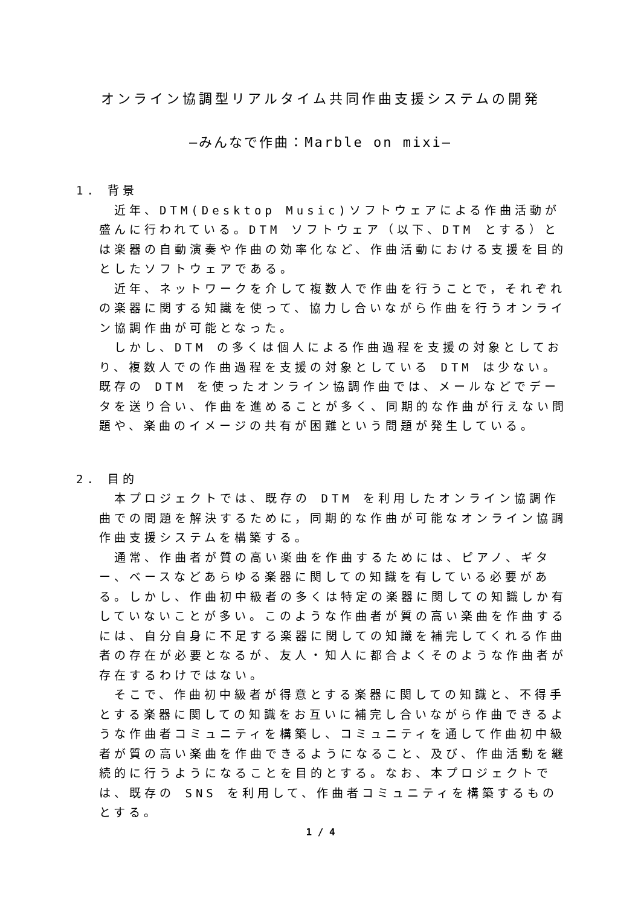オンライン協調型リアルタイム共同作曲支援システムの開発
―みんなで作曲：Marble on mixi―
1. 背景
近年、DTM(Desktop Music)ソフトウェアによる作曲活動が盛んに行われている。DTM ソフトウェア（以下、DTM とする）とは楽器の自動演奏や作曲の効率化など、作曲活動における支援を目的としたソフトウェアである。
近年、ネットワークを介して複数人で作曲を行うことで，それぞれの楽器に関する知識を使って、協力し合いながら作曲を行うオンライン協調作曲が可能となった。
しかし、DTM の多くは個人による作曲過程を支援の対象としており、複数人での作曲過程を支援の対象としている DTM は少ない。既存の DTM を使ったオンライン協調作曲では、メールなどでデータを送り合い、作曲を進めることが多く、同期的な作曲が行えない問題や、楽曲のイメージの共有が困難という問題が発生している。
2. 目的
本プロジェクトでは、既存の DTM を利用したオンライン協調作曲での問題を解決するために，同期的な作曲が可能なオンライン協調作曲支援システムを構築する。
通常、作曲者が質の高い楽曲を作曲するためには、ピアノ、ギター、ベースなどあらゆる楽器に関しての知識を有している必要がある。しかし、作曲初中級者の多くは特定の楽器に関しての知識しか有していないことが多い。このような作曲者が質の高い楽曲を作曲するには、自分自身に不足する楽器に関しての知識を補完してくれる作曲者の存在が必要となるが、友人・知人に都合よくそのような作曲者が存在するわけではない。
そこで、作曲初中級者が得意とする楽器に関しての知識と、不得手とする楽器に関しての知識をお互いに補完し合いながら作曲できるような作曲者コミュニティを構築し、コミュニティを通して作曲初中級者が質の高い楽曲を作曲できるようになること、及び、作曲活動を継続的に行うようになることを目的とする。なお、本プロジェクトでは、既存の SNS を利用して、作曲者コミュニティを構築するものとする。
1 / 4